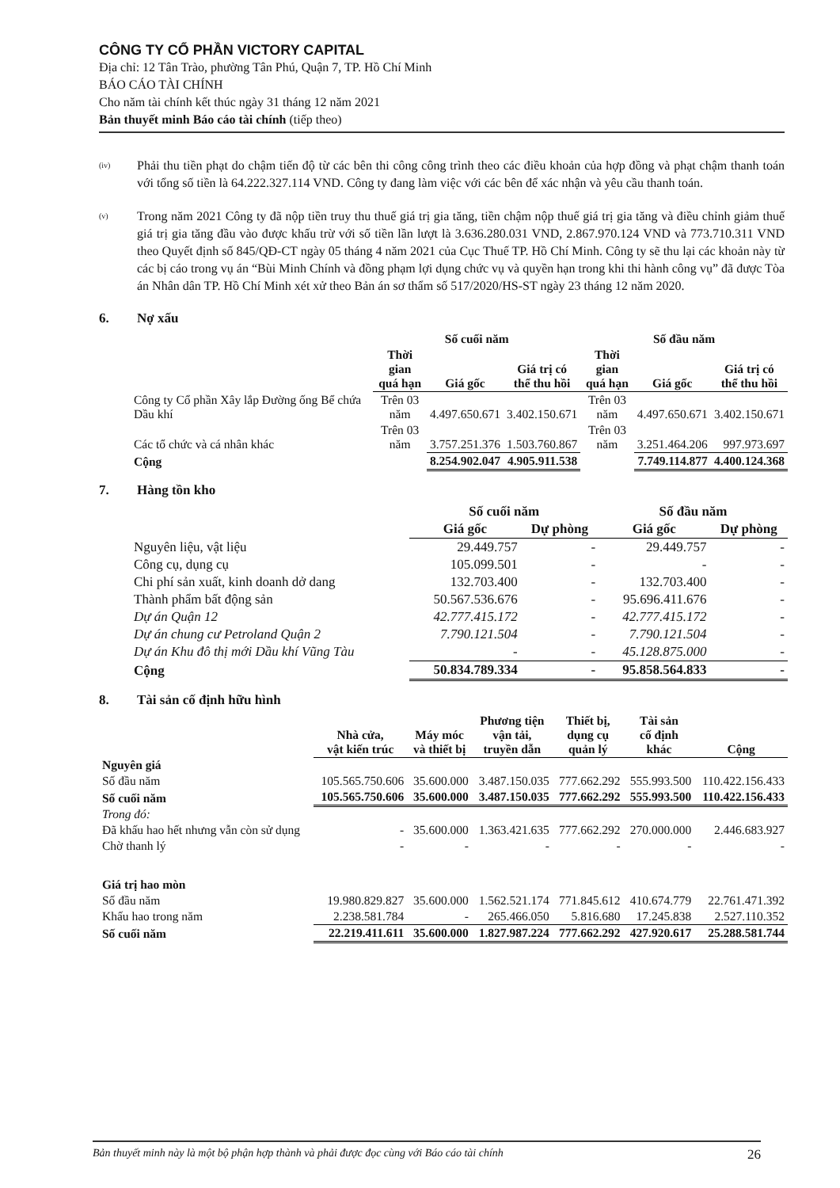CÔNG TY CỔ PHẦN VICTORY CAPITAL
Địa chỉ: 12 Tân Trào, phường Tân Phú, Quận 7, TP. Hồ Chí Minh
BÁO CÁO TÀI CHÍNH
Cho năm tài chính kết thúc ngày 31 tháng 12 năm 2021
Bản thuyết minh Báo cáo tài chính (tiếp theo)
(iv)
Phải thu tiền phạt do chậm tiến độ từ các bên thi công công trình theo các điều khoản của hợp đồng và phạt chậm thanh toán với tổng số tiền là 64.222.327.114 VND. Công ty đang làm việc với các bên để xác nhận và yêu cầu thanh toán.
(v)
Trong năm 2021 Công ty đã nộp tiền truy thu thuế giá trị gia tăng, tiền chậm nộp thuế giá trị gia tăng và điều chỉnh giảm thuế giá trị gia tăng đầu vào được khấu trừ với số tiền lần lượt là 3.636.280.031 VND, 2.867.970.124 VND và 773.710.311 VND theo Quyết định số 845/QĐ-CT ngày 05 tháng 4 năm 2021 của Cục Thuế TP. Hồ Chí Minh. Công ty sẽ thu lại các khoản này từ các bị cáo trong vụ án “Bùi Minh Chính và đồng phạm lợi dụng chức vụ và quyền hạn trong khi thi hành công vụ” đã được Tòa án Nhân dân TP. Hồ Chí Minh xét xử theo Bản án sơ thẩm số 517/2020/HS-ST ngày 23 tháng 12 năm 2020.
6. Nợ xấu
| | Số cuối năm | | | Số đầu năm | | |
| --- | --- | --- | --- | --- | --- | --- |
| | Thời gian quá hạn | Giá gốc | Giá trị có thể thu hồi | Thời gian quá hạn | Giá gốc | Giá trị có thể thu hồi |
| Công ty Cổ phần Xây lắp Đường ống Bể chứa Dầu khí | Trên 03 năm | 4.497.650.671 | 3.402.150.671 | Trên 03 năm | 4.497.650.671 | 3.402.150.671 |
| Các tổ chức và cá nhân khác | Trên 03 năm | 3.757.251.376 | 1.503.760.867 | Trên 03 năm | 3.251.464.206 | 997.973.697 |
| Cộng | | 8.254.902.047 | 4.905.911.538 | | 7.749.114.877 | 4.400.124.368 |
7. Hàng tồn kho
| | Số cuối năm | | Số đầu năm | |
| --- | --- | --- | --- | --- |
| | Giá gốc | Dự phòng | Giá gốc | Dự phòng |
| Nguyên liệu, vật liệu | 29.449.757 | - | 29.449.757 | - |
| Công cụ, dụng cụ | 105.099.501 | - | - | - |
| Chi phí sản xuất, kinh doanh dở dang | 132.703.400 | - | 132.703.400 | - |
| Thành phẩm bất động sản | 50.567.536.676 | - | 95.696.411.676 | - |
| Dự án Quận 12 | 42.777.415.172 | - | 42.777.415.172 | - |
| Dự án chung cư Petroland Quận 2 | 7.790.121.504 | - | 7.790.121.504 | - |
| Dự án Khu đô thị mới Dầu khí Vũng Tàu | - | - | 45.128.875.000 | - |
| Cộng | 50.834.789.334 | - | 95.858.564.833 | - |
8. Tài sản cố định hữu hình
| | Nhà cửa, vật kiến trúc | Máy móc và thiết bị | Phương tiện vận tải, truyền dẫn | Thiết bị, dụng cụ quản lý | Tài sản cố định khác | Cộng |
| --- | --- | --- | --- | --- | --- | --- |
| Nguyên giá | | | | | | |
| Số đầu năm | 105.565.750.606 | 35.600.000 | 3.487.150.035 | 777.662.292 | 555.993.500 | 110.422.156.433 |
| Số cuối năm | 105.565.750.606 | 35.600.000 | 3.487.150.035 | 777.662.292 | 555.993.500 | 110.422.156.433 |
| Trong đó: | | | | | | |
| Đã khấu hao hết nhưng vẫn còn sử dụng | - | 35.600.000 | 1.363.421.635 | 777.662.292 | 270.000.000 | 2.446.683.927 |
| Chờ thanh lý | - | - | - | - | - | - |
| Giá trị hao mòn | | | | | | |
| Số đầu năm | 19.980.829.827 | 35.600.000 | 1.562.521.174 | 771.845.612 | 410.674.779 | 22.761.471.392 |
| Khấu hao trong năm | 2.238.581.784 | - | 265.466.050 | 5.816.680 | 17.245.838 | 2.527.110.352 |
| Số cuối năm | 22.219.411.611 | 35.600.000 | 1.827.987.224 | 777.662.292 | 427.920.617 | 25.288.581.744 |
Bản thuyết minh này là một bộ phận hợp thành và phải được đọc cùng với Báo cáo tài chính 26